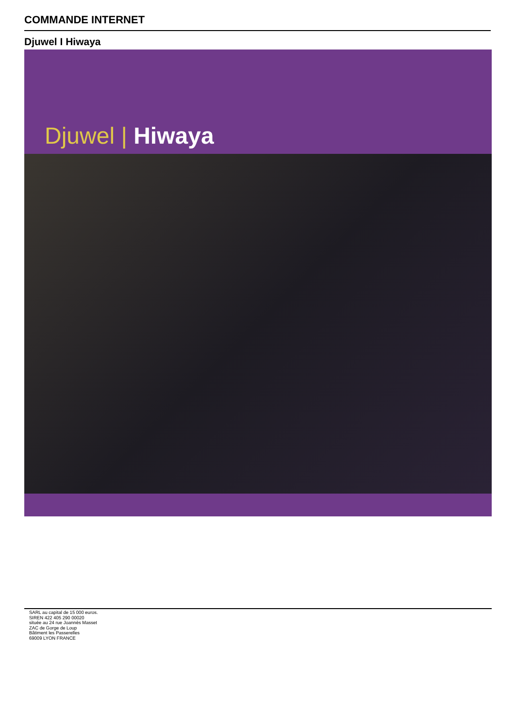COMMANDE INTERNET
Djuwel I Hiwaya
Djuwel | Hiwaya
SARL au capital de 15 000 euros.
SIREN 422 405 290 00020
située au 24 rue Joannès Masset
ZAC de Gorge de Loup
Bâtiment les Passerelles
69009 LYON FRANCE